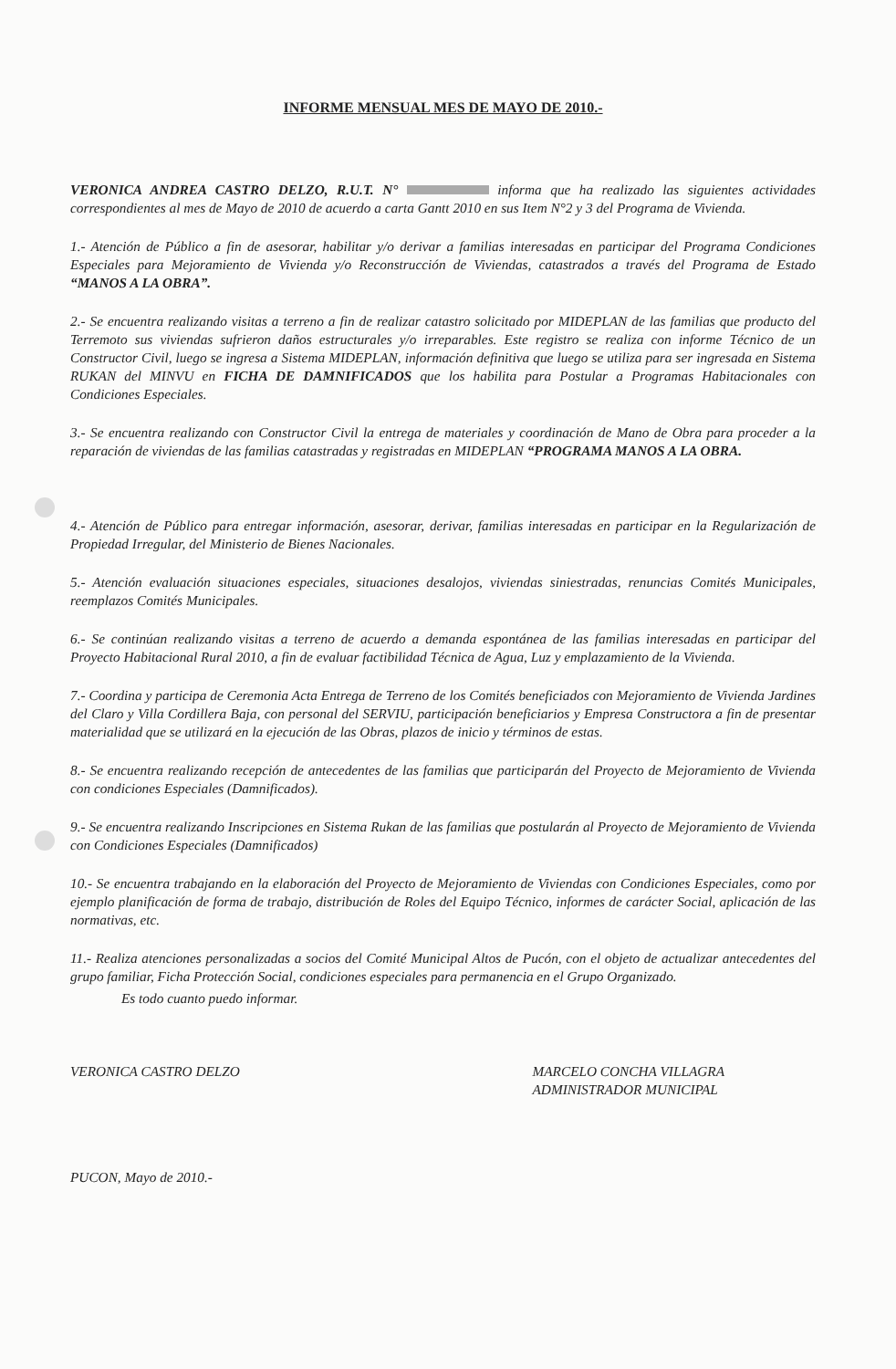INFORME MENSUAL MES DE MAYO DE 2010.-
VERONICA ANDREA CASTRO DELZO, R.U.T. N° informa que ha realizado las siguientes actividades correspondientes al mes de Mayo de 2010 de acuerdo a carta Gantt 2010 en sus Item N°2 y 3 del Programa de Vivienda.
1.- Atención de Público a fin de asesorar, habilitar y/o derivar a familias interesadas en participar del Programa Condiciones Especiales para Mejoramiento de Vivienda y/o Reconstrucción de Viviendas, catastrados a través del Programa de Estado “MANOS A LA OBRA”.
2.- Se encuentra realizando visitas a terreno a fin de realizar catastro solicitado por MIDEPLAN de las familias que producto del Terremoto sus viviendas sufrieron daños estructurales y/o irreparables. Este registro se realiza con informe Técnico de un Constructor Civil, luego se ingresa a Sistema MIDEPLAN, información definitiva que luego se utiliza para ser ingresada en Sistema RUKAN del MINVU en FICHA DE DAMNIFICADOS que los habilita para Postular a Programas Habitacionales con Condiciones Especiales.
3.- Se encuentra realizando con Constructor Civil la entrega de materiales y coordinación de Mano de Obra para proceder a la reparación de viviendas de las familias catastradas y registradas en MIDEPLAN “PROGRAMA MANOS A LA OBRA.
4.- Atención de Público para entregar información, asesorar, derivar, familias interesadas en participar en la Regularización de Propiedad Irregular, del Ministerio de Bienes Nacionales.
5.- Atención evaluación situaciones especiales, situaciones desalojos, viviendas siniestradas, renuncias Comités Municipales, reemplazos Comités Municipales.
6.- Se continúan realizando visitas a terreno de acuerdo a demanda espontánea de las familias interesadas en participar del Proyecto Habitacional Rural 2010, a fin de evaluar factibilidad Técnica de Agua, Luz y emplazamiento de la Vivienda.
7.- Coordina y participa de Ceremonia Acta Entrega de Terreno de los Comités beneficiados con Mejoramiento de Vivienda Jardines del Claro y Villa Cordillera Baja, con personal del SERVIU, participación beneficiarios y Empresa Constructora a fin de presentar materialidad que se utilizará en la ejecución de las Obras, plazos de inicio y términos de estas.
8.- Se encuentra realizando recepción de antecedentes de las familias que participarán del Proyecto de Mejoramiento de Vivienda con condiciones Especiales (Damnificados).
9.- Se encuentra realizando Inscripciones en Sistema Rukan de las familias que postularán al Proyecto de Mejoramiento de Vivienda con Condiciones Especiales (Damnificados)
10.- Se encuentra trabajando en la elaboración del Proyecto de Mejoramiento de Viviendas con Condiciones Especiales, como por ejemplo planificación de forma de trabajo, distribución de Roles del Equipo Técnico, informes de carácter Social, aplicación de las normativas, etc.
11.- Realiza atenciones personalizadas a socios del Comité Municipal Altos de Pucón, con el objeto de actualizar antecedentes del grupo familiar, Ficha Protección Social, condiciones especiales para permanencia en el Grupo Organizado.
Es todo cuanto puedo informar.
VERONICA CASTRO DELZO MARCELO CONCHA VILLAGRA
ADMINISTRADOR MUNICIPAL
PUCON, Mayo de 2010.-